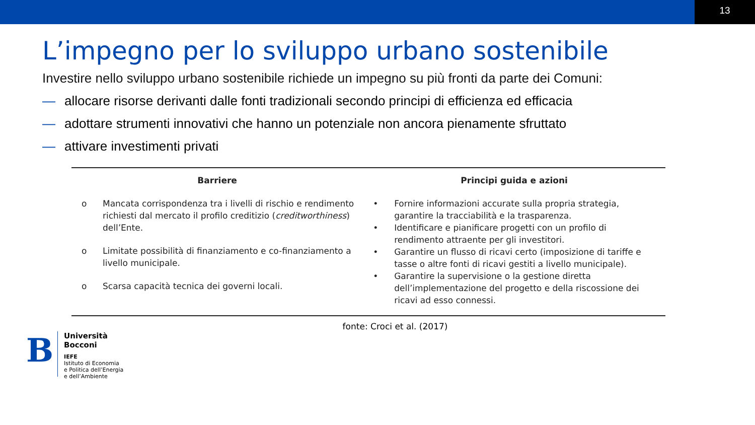13
L’impegno per lo sviluppo urbano sostenibile
Investire nello sviluppo urbano sostenibile richiede un impegno su più fronti da parte dei Comuni:
— allocare risorse derivanti dalle fonti tradizionali secondo principi di efficienza ed efficacia
— adottare strumenti innovativi che hanno un potenziale non ancora pienamente sfruttato
— attivare investimenti privati
| Barriere | Principi guida e azioni |
| --- | --- |
| o Mancata corrispondenza tra i livelli di rischio e rendimento richiesti dal mercato il profilo creditizio ( creditworthiness ) dell’Ente. o Limitate possibilità di finanziamento e co-finanziamento a livello municipale. o Scarsa capacità tecnica dei governi locali. | • Fornire informazioni accurate sulla propria strategia, garantire la tracciabilità e la trasparenza. • Identificare e pianificare progetti con un profilo di rendimento attraente per gli investitori. • Garantire un flusso di ricavi certo (imposizione di tariffe e tasse o altre fonti di ricavi gestiti a livello municipale). • Garantire la supervisione o la gestione diretta dell’implementazione del progetto e della riscossione dei ricavi ad esso connessi. |
fonte: Croci et al. (2017)
B
Università
Bocconi
IEFE
Istituto di Economia
e Politica dell’Energia
e dell’Ambiente